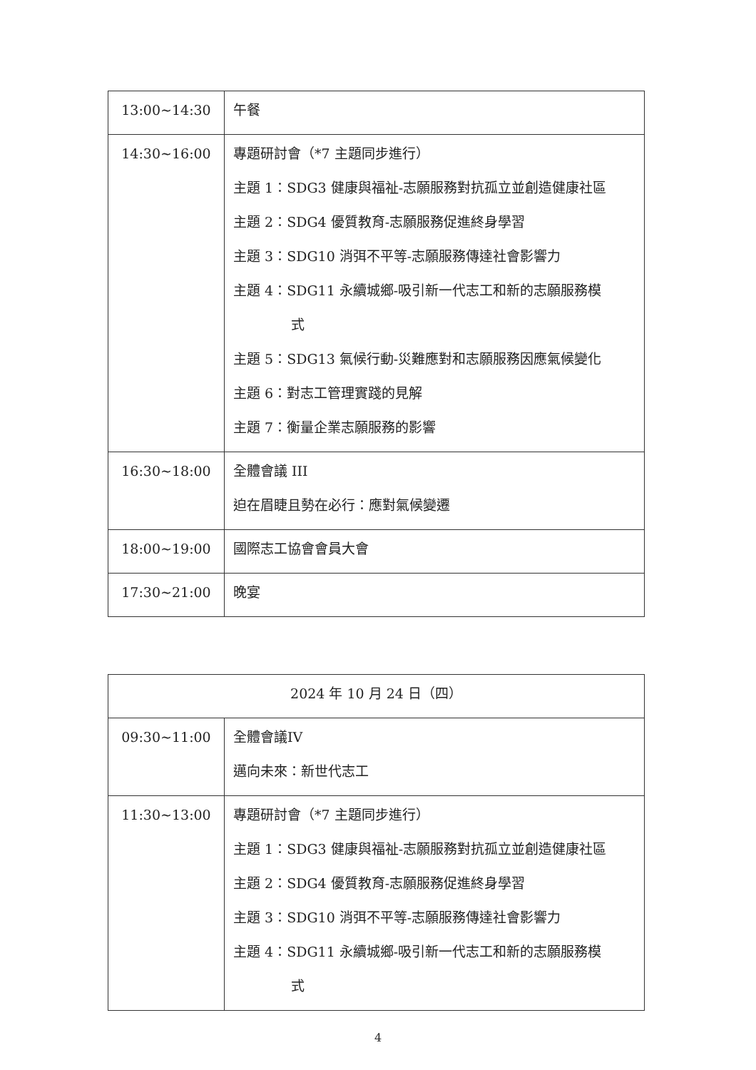| 13:00~14:30 | 午餐 |
| 14:30~16:00 | 專題研討會（*7 主題同步進行） 主題 1：SDG3 健康與福祉-志願服務對抗孤立並創造健康社區 主題 2：SDG4 優質教育-志願服務促進終身學習 主題 3：SDG10 消弭不平等-志願服務傳達社會影響力 主題 4：SDG11 永續城鄉-吸引新一代志工和新的志願服務模 式 主題 5：SDG13 氣候行動-災難應對和志願服務因應氣候變化 主題 6：對志工管理實踐的見解 主題 7：衡量企業志願服務的影響 |
| 16:30~18:00 | 全體會議 III 迫在眉睫且勢在必行：應對氣候變遷 |
| 18:00~19:00 | 國際志工協會會員大會 |
| 17:30~21:00 | 晚宴 |
| 2024 年 10 月 24 日（四） | |
| 09:30~11:00 | 全體會議IV 邁向未來：新世代志工 |
| 11:30~13:00 | 專題研討會（*7 主題同步進行） 主題 1：SDG3 健康與福祉-志願服務對抗孤立並創造健康社區 主題 2：SDG4 優質教育-志願服務促進終身學習 主題 3：SDG10 消弭不平等-志願服務傳達社會影響力 主題 4：SDG11 永續城鄉-吸引新一代志工和新的志願服務模 式 |
4